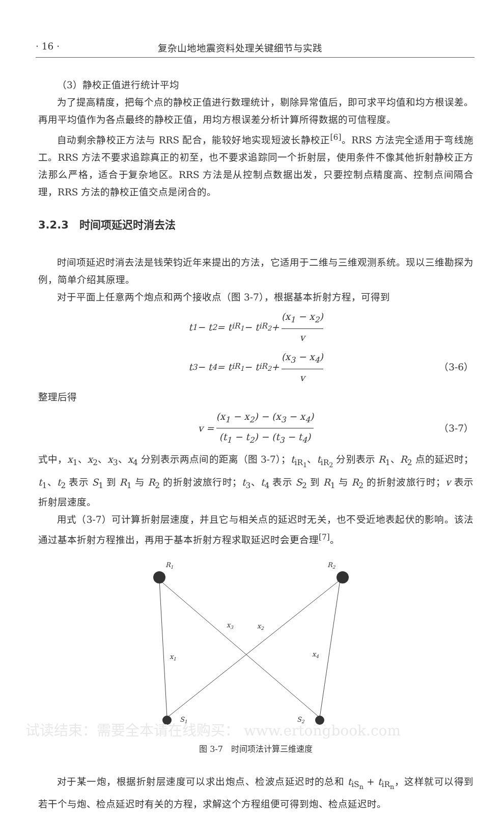· 16 · 复杂山地地震资料处理关键细节与实践
（3）静校正值进行统计平均
为了提高精度，把每个点的静校正值进行数理统计，剔除异常值后，即可求平均值和均方根误差。再用平均值作为各点最终的静校正值，用均方根误差分析计算所得数据的可信程度。
自动剩余静校正方法与 RRS 配合，能较好地实现短波长静校正<sup>[6]</sup>。RRS 方法完全适用于弯线施工。RRS 方法不要求追踪真正的初至，也不要求追踪同一个折射层，使用条件不像其他折射静校正方法那么严格，适合于复杂地区。RRS 方法是从控制点数据出发，只要控制点精度高、控制点间隔合理，RRS 方法的静校正值交点是闭合的。
3.2.3　时间项延迟时消去法
时间项延迟时消去法是钱荣钧近年来提出的方法，它适用于二维与三维观测系统。现以三维勘探为例，简单介绍其原理。
对于平面上任意两个炮点和两个接收点（图 3-7），根据基本折射方程，可得到
t<sub>1</sub> − t<sub>2</sub> = t<sub>iR<sub>1</sub></sub> − t<sub>iR<sub>2</sub></sub> + (x<sub>1</sub> − x<sub>2</sub>) v
t<sub>3</sub> − t<sub>4</sub> = t<sub>iR<sub>1</sub></sub> − t<sub>iR<sub>2</sub></sub> + (x<sub>3</sub> − x<sub>4</sub>) v （3-6）
整理后得
v = (x<sub>1</sub> − x<sub>2</sub>) − (x<sub>3</sub> − x<sub>4</sub>) (t<sub>1</sub> − t<sub>2</sub>) − (t<sub>3</sub> − t<sub>4</sub>) （3-7）
式中，x<sub>1</sub>、x<sub>2</sub>、x<sub>3</sub>、x<sub>4</sub> 分别表示两点间的距离（图 3-7）；t<sub>iR<sub>1</sub></sub>、t<sub>iR<sub>2</sub></sub> 分别表示 R<sub>1</sub>、R<sub>2</sub> 点的延迟时；t<sub>1</sub>、t<sub>2</sub> 表示 S<sub>1</sub> 到 R<sub>1</sub> 与 R<sub>2</sub> 的折射波旅行时；t<sub>3</sub>、t<sub>4</sub> 表示 S<sub>2</sub> 到 R<sub>1</sub> 与 R<sub>2</sub> 的折射波旅行时；v 表示折射层速度。
用式（3-7）可计算折射层速度，并且它与相关点的延迟时无关，也不受近地表起伏的影响。该法通过基本折射方程推出，再用于基本折射方程求取延迟时会更合理<sup>[7]</sup>。
R1
R2
x1
x2
x3
x4
S1
S2
图 3-7　时间项法计算三维速度
对于某一炮，根据折射层速度可以求出炮点、检波点延迟时的总和 t<sub>iS<sub>n</sub></sub> + t<sub>iR<sub>n</sub></sub>，这样就可以得到若干个与炮、检点延迟时有关的方程，求解这个方程组便可得到炮、检点延迟时。
试读结束：需要全本请在线购买： www.ertongbook.com